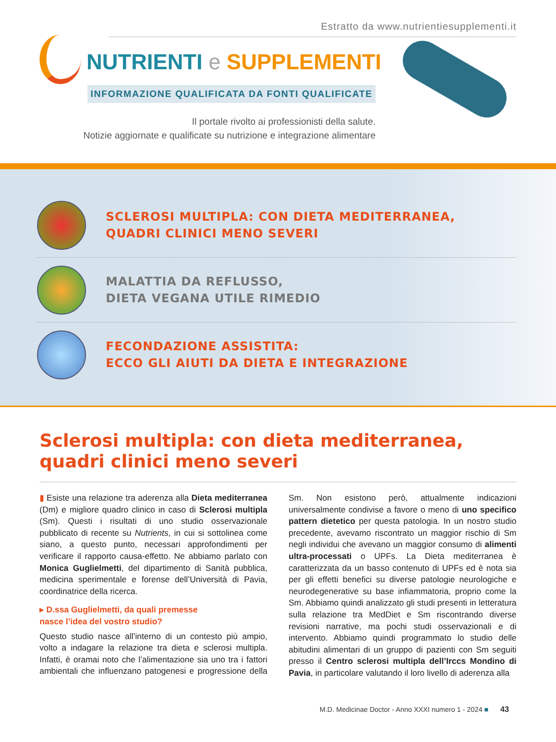Estratto da www.nutrientiesupplementi.it
NUTRIENTI e SUPPLEMENTI
INFORMAZIONE QUALIFICATA DA FONTI QUALIFICATE
Il portale rivolto ai professionisti della salute.
Notizie aggiornate e qualificate su nutrizione e integrazione alimentare
SCLEROSI MULTIPLA: CON DIETA MEDITERRANEA,
QUADRI CLINICI MENO SEVERI
MALATTIA DA REFLUSSO,
DIETA VEGANA UTILE RIMEDIO
FECONDAZIONE ASSISTITA:
ECCO GLI AIUTI DA DIETA E INTEGRAZIONE
Sclerosi multipla: con dieta mediterranea, quadri clinici meno severi
▮ Esiste una relazione tra aderenza alla Dieta mediterranea (Dm) e migliore quadro clinico in caso di Sclerosi multipla (Sm). Questi i risultati di uno studio osservazionale pubblicato di recente su Nutrients, in cui si sottolinea come siano, a questo punto, necessari approfondimenti per verificare il rapporto causa-effetto. Ne abbiamo parlato con Monica Guglielmetti, del dipartimento di Sanità pubblica, medicina sperimentale e forense dell’Università di Pavia, coordinatrice della ricerca.
▸ D.ssa Guglielmetti, da quali premesse
nasce l’idea del vostro studio?
Questo studio nasce all’interno di un contesto più ampio, volto a indagare la relazione tra dieta e sclerosi multipla. Infatti, è oramai noto che l’alimentazione sia uno tra i fattori ambientali che influenzano patogenesi e progressione della Sm. Non esistono però, attualmente indicazioni universalmente condivise a favore o meno di uno specifico pattern dietetico per questa patologia. In un nostro studio precedente, avevamo riscontrato un maggior rischio di Sm negli individui che avevano un maggior consumo di alimenti ultra-processati o UPFs. La Dieta mediterranea è caratterizzata da un basso contenuto di UPFs ed è nota sia per gli effetti benefici su diverse patologie neurologiche e neurodegenerative su base infiammatoria, proprio come la Sm. Abbiamo quindi analizzato gli studi presenti in letteratura sulla relazione tra MedDiet e Sm riscontrando diverse revisioni narrative, ma pochi studi osservazionali e di intervento. Abbiamo quindi programmato lo studio delle abitudini alimentari di un gruppo di pazienti con Sm seguiti presso il Centro sclerosi multipla dell’Irccs Mondino di Pavia, in particolare valutando il loro livello di aderenza alla
M.D. Medicinae Doctor - Anno XXXI numero 1 - 2024 ■ 43